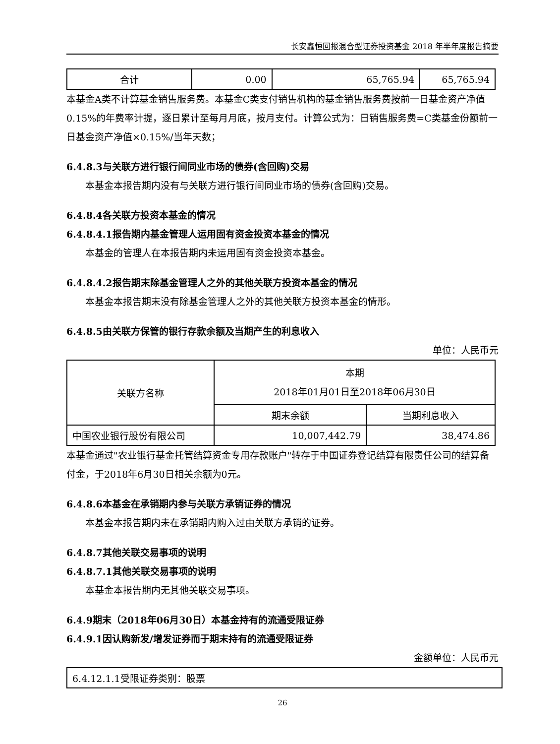长安鑫恒回报混合型证券投资基金 2018 年半年度报告摘要
| 合计 | 0.00 | 65,765.94 | 65,765.94 |
本基金A类不计算基金销售服务费。本基金C类支付销售机构的基金销售服务费按前一日基金资产净值0.15%的年费率计提，逐日累计至每月月底，按月支付。计算公式为：日销售服务费=C类基金份额前一日基金资产净值×0.15%/当年天数；
6.4.8.3与关联方进行银行间同业市场的债券(含回购)交易
本基金本报告期内没有与关联方进行银行间同业市场的债券(含回购)交易。
6.4.8.4各关联方投资本基金的情况
6.4.8.4.1报告期内基金管理人运用固有资金投资本基金的情况
本基金的管理人在本报告期内未运用固有资金投资本基金。
6.4.8.4.2报告期末除基金管理人之外的其他关联方投资本基金的情况
本基金本报告期末没有除基金管理人之外的其他关联方投资本基金的情形。
6.4.8.5由关联方保管的银行存款余额及当期产生的利息收入
单位：人民币元
| 关联方名称 | 本期 2018年01月01日至2018年06月30日 | |
| | 期末余额 | 当期利息收入 |
| 中国农业银行股份有限公司 | 10,007,442.79 | 38,474.86 |
本基金通过"农业银行基金托管结算资金专用存款账户"转存于中国证券登记结算有限责任公司的结算备付金，于2018年6月30日相关余额为0元。
6.4.8.6本基金在承销期内参与关联方承销证券的情况
本基金本报告期内未在承销期内购入过由关联方承销的证券。
6.4.8.7其他关联交易事项的说明
6.4.8.7.1其他关联交易事项的说明
本基金本报告期内无其他关联交易事项。
6.4.9期末（2018年06月30日）本基金持有的流通受限证券
6.4.9.1因认购新发/增发证券而于期末持有的流通受限证券
金额单位：人民币元
| 6.4.12.1.1受限证券类别：股票 |
26